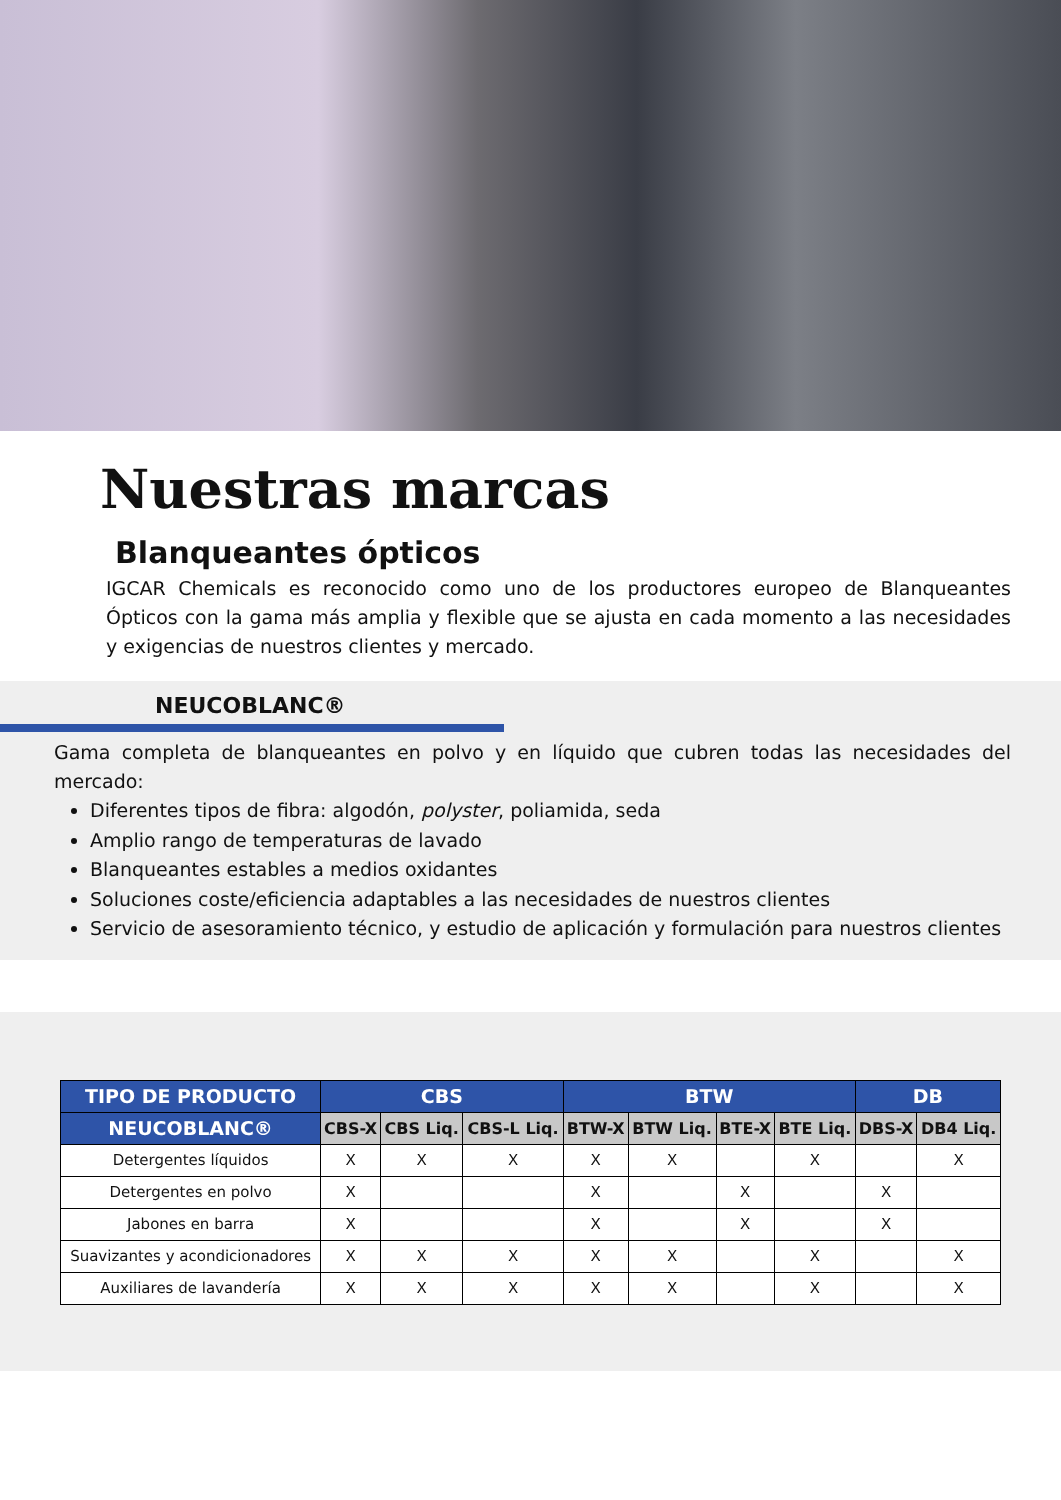Nuestras marcas
Blanqueantes ópticos
IGCAR Chemicals es reconocido como uno de los productores europeo de Blanqueantes Ópticos con la gama más amplia y flexible que se ajusta en cada momento a las necesidades y exigencias de nuestros clientes y mercado.
NEUCOBLANC®
Gama completa de blanqueantes en polvo y en líquido que cubren todas las necesidades del mercado:
Diferentes tipos de fibra: algodón, polyster, poliamida, seda
Amplio rango de temperaturas de lavado
Blanqueantes estables a medios oxidantes
Soluciones coste/eficiencia adaptables a las necesidades de nuestros clientes
Servicio de asesoramiento técnico, y estudio de aplicación y formulación para nuestros clientes
| TIPO DE PRODUCTO | CBS | | | BTW | | | | DB | |
| --- | --- | --- | --- | --- | --- | --- | --- | --- | --- |
| NEUCOBLANC® | CBS-X | CBS Liq. | CBS-L Liq. | BTW-X | BTW Liq. | BTE-X | BTE Liq. | DBS-X | DB4 Liq. |
| Detergentes líquidos | X | X | X | X | X | | X | | X |
| Detergentes en polvo | X | | | X | | X | | X | |
| Jabones en barra | X | | | X | | X | | X | |
| Suavizantes y acondicionadores | X | X | X | X | X | | X | | X |
| Auxiliares de lavandería | X | X | X | X | X | | X | | X |